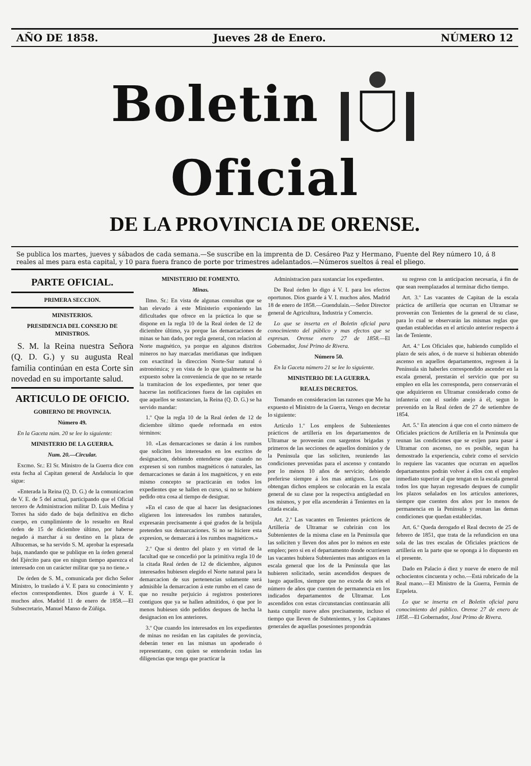AÑO DE 1858. Jueves 28 de Enero. NÚMERO 12
Boletin Oficial
DE LA PROVINCIA DE ORENSE.
Se publica los martes, jueves y sábados de cada semana.—Se suscribe en la imprenta de D. Cesáreo Paz y Hermano, Fuente del Rey número 10, á 8 reales al mes para esta capital, y 10 para fuera franco de porte por trimestres adelantados.—Números sueltos á real el pliego.
PARTE OFICIAL.
PRIMERA SECCION.
MINISTERIOS.
PRESIDENCIA DEL CONSEJO DE MINISTROS.
S. M. la Reina nuestra Señora (Q. D. G.) y su augusta Real familia continúan en esta Corte sin novedad en su importante salud.
ARTICULO DE OFICIO.
GOBIERNO DE PROVINCIA.
Número 49.
En la Gaceta núm. 20 se lee lo siguiente:
MINISTERIO DE LA GUERRA.
Num. 20.—Circular.
Excmo. Sr.: El Sr. Ministro de la Guerra dice con esta fecha al Capitan general de Andalucía lo que sigue:
«Enterada la Reina (Q. D. G.) de la comunicacion de V. E. de 5 del actual, participando que el Oficial tercero de Administracion militar D. Luis Medina y Torres ha sido dado de baja definitiva en dicho cuerpo, en cumplimiento de lo resuelto en Real órden de 15 de diciembre último, por haberse negado á marchar á su destino en la plaza de Alhucemas, se ha servido S. M. aprobar la espresada baja, mandando que se publique en la órden general del Ejército para que en ningun tiempo aparezca el interesado con un carácter militar que ya no tiene.»
De órden de S. M., comunicada por dicho Señor Ministro, lo traslado á V. E para su conocimiento y efectos correspondientes. Dios guarde á V. E. muchos años. Madrid 11 de enero de 1858.—El Subsecretario, Manuel Manso de Zúñiga.
MINISTERIO DE FOMENTO.
Minas.
Ilmo. Sr.: En vista de algunas consultas que se han elevado á este Ministerio exponiendo las dificultades que ofrece en la práctica lo que se dispone en la regla 10 de la Real órden de 12 de diciembre último, ya porque las demarcaciones de minas se han dado, por regla general, con relacion al Norte magnético, ya porque en algunos distritos mineros no hay marcadas meridianas que indiquen con exactitud la direccion Norte-Sur natural ó astronómica; y en vista de lo que igualmente se ha expuesto sobre la conveniencia de que no se retarde la tramitacion de los expedientes, por tener que hacerse las notificaciones fuera de las capitales en que aquellos se sustancian, la Reina (Q. D. G.) se ha servido mandar:
1.º Que la regla 10 de la Real órden de 12 de diciembre último quede reformada en estos términos:
10. «Las demarcaciones se darán á los rumbos que soliciten los interesados en los escritos de designacion, debiendo entenderse que cuando no expresen si son rumbos magnéticos ó naturales, las demarcaciones se darán á los magnéticos, y en este mismo concepto se practicarán en todos los expedientes que se hallen en curso, si no se hubiere pedido otra cosa al tiempo de designar.
»En el caso de que al hacer las designaciones eligieren los interesados los rumbos naturales, expresarán precisamente á qué grados de la brújula pretenden sus demarcaciones. Si no se hiciere esta expresion, se demarcará á los rumbos magnéticos.»
2.º Que si dentro del plazo y en virtud de la facultad que se concedió por la primitiva regla 10 de la citada Real órden de 12 de diciembre, algunos interesados hubiesen elegido el Norte natural para la demarcacion de sus pertenencias solamente será admisible la demarcacion á este rumbo en el caso de que no resulte perjuicio á registros posteriores contiguos que ya se hallen admitidos, ó que por lo menos hubiesen sido pedidos despues de hecha la designacion en los anteriores.
3.º Que cuando los interesados en los expedientes de minas no residan en las capitales de provincia, deberán tener en las mismas un apoderado ó representante, con quien se entenderán todas las diligencias que tenga que practicar la
Administracion para sustanciar los expedientes.
De Real órden lo digo á V. I. para los efectos oportunos. Dios guarde á V. I. muchos años. Madrid 18 de enero de 1858.—Guendulain.—Señor Director general de Agricultura, Industria y Comercio.
Lo que se inserta en el Boletin oficial para conocimiento del público y mas efectos que se espresan. Orense enero 27 de 1858.—El Gobernador, José Primo de Rivera.
Número 50.
En la Gaceta número 21 se lee lo siguiente.
MINISTERIO DE LA GUERRA.
REALES DECRETOS.
Tomando en consideracion las razones que Me ha expuesto el Ministro de la Guerra, Vengo en decretar lo siguiente:
Artículo 1.º Los empleos de Subtenientes prácticos de artillería en los departamentos de Ultramar se proveerán con sargentos brigadas y primeros de las secciones de aquellos dominios y de la Península que las soliciten, reuniendo las condiciones prevenidas para el ascenso y contando por lo ménos 10 años de servicio; debiendo preferirse siempre á los mas antiguos. Los que obtengan dichos empleos se colocarán en la escala general de su clase por la respectiva antigüedad en los mismos, y por ella ascenderán á Tenientes en la citada escala.
Art. 2.º Las vacantes en Tenientes prácticos de Artillería de Ultramar se cubrirán con los Subtenientes de la misma clase en la Península que las soliciten y lleven dos años por lo ménos en este empleo; pero si en el departamento donde ocurriesen las vacantes hubiera Subtenientes mas antiguos en la escala general que los de la Península que las hubieren solicitado, serán ascendidos despues de luego aquellos, siempre que no exceda de seis el número de años que cuenten de permanencia en los indicados departamentos de Ultramar. Los ascendidos con estas circunstancias continuarán allí hasta cumplir nueve años precisamente, incluso el tiempo que lleven de Subtenientes, y los Capitanes generales de aquellas posesiones propondrán
su regreso con la anticipacion necesaria, á fin de que sean reemplazados al terminar dicho tiempo.
Art. 3.º Las vacantes de Capitan de la escala práctica de artillería que ocurran en Ultramar se proveerán con Tenientes de la general de su clase, para lo cual se observarán las mismas reglas que quedan establecidas en el artículo anterior respecto á las de Teniente.
Art. 4.º Los Oficiales que, habiendo cumplido el plazo de seis años, ó de nueve si hubieran obtenido ascenso en aquellos departamentos, regresen á la Península sin haberles correspondido ascender en la escala general, prestarán el servicio que por su empleo en ella les corresponda, pero conservarán el que adquirieron en Ultramar considerado como de infantería con el sueldo anejo á él, segun lo prevenido en la Real órden de 27 de setiembre de 1854.
Art. 5.º En atencion á que con el corto número de Oficiales prácticos de Artillería en la Península que reunan las condiciones que se exijen para pasar á Ultramar con ascenso, no es posible, segun ha demostrado la experiencia, cubrir como el servicio lo requiere las vacantes que ocurran en aquellos departamentos podrán volver á ellos con el empleo inmediato superior al que tengan en la escala general todos los que hayan regresado despues de cumplir los plazos señalados en los artículos anteriores, siempre que cuenten dos años por lo menos de permanencia en la Península y reunan las demas condiciones que quedan establecidas.
Art. 6.º Queda derogado el Real decreto de 25 de febrero de 1851, que trata de la refundicion en una sola de las tres escalas de Oficiales prácticos de artillería en la parte que se oponga á lo dispuesto en el presente.
Dado en Palacio á diez y nueve de enero de mil ochocientos cincuenta y ocho.—Está rubricado de la Real mano.—El Ministro de la Guerra, Fermin de Ezpeleta.
Lo que se inserta en el Boletin oficial para conocimiento del público. Orense 27 de enero de 1858.—El Gobernador, José Primo de Rivera.